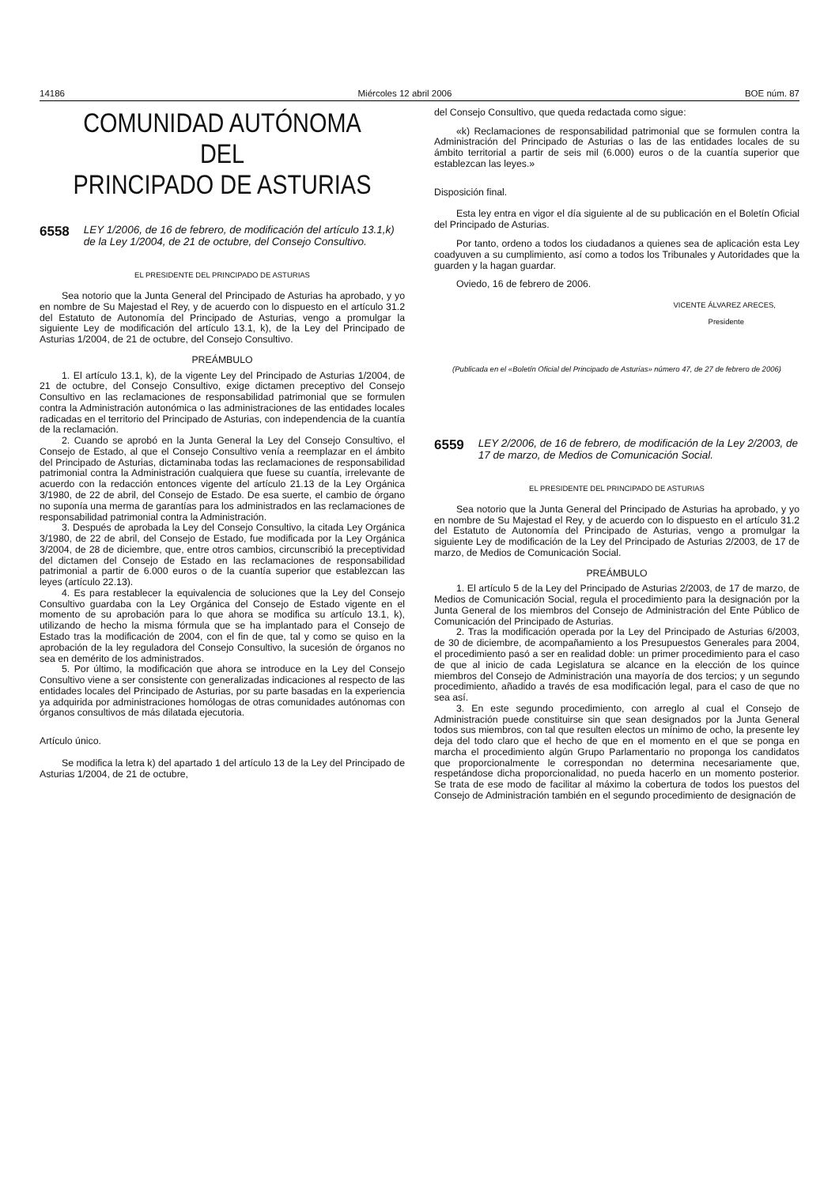14186 Miércoles 12 abril 2006 BOE núm. 87
COMUNIDAD AUTÓNOMA DEL
PRINCIPADO DE ASTURIAS
6558 LEY 1/2006, de 16 de febrero, de modificación del artículo 13.1,k) de la Ley 1/2004, de 21 de octubre, del Consejo Consultivo.
EL PRESIDENTE DEL PRINCIPADO DE ASTURIAS
Sea notorio que la Junta General del Principado de Asturias ha aprobado, y yo en nombre de Su Majestad el Rey, y de acuerdo con lo dispuesto en el artículo 31.2 del Estatuto de Autonomía del Principado de Asturias, vengo a promulgar la siguiente Ley de modificación del artículo 13.1, k), de la Ley del Principado de Asturias 1/2004, de 21 de octubre, del Consejo Consultivo.
PREÁMBULO
1. El artículo 13.1, k), de la vigente Ley del Principado de Asturias 1/2004, de 21 de octubre, del Consejo Consultivo, exige dictamen preceptivo del Consejo Consultivo en las reclamaciones de responsabilidad patrimonial que se formulen contra la Administración autonómica o las administraciones de las entidades locales radicadas en el territorio del Principado de Asturias, con independencia de la cuantía de la reclamación.
2. Cuando se aprobó en la Junta General la Ley del Consejo Consultivo, el Consejo de Estado, al que el Consejo Consultivo venía a reemplazar en el ámbito del Principado de Asturias, dictaminaba todas las reclamaciones de responsabilidad patrimonial contra la Administración cualquiera que fuese su cuantía, irrelevante de acuerdo con la redacción entonces vigente del artículo 21.13 de la Ley Orgánica 3/1980, de 22 de abril, del Consejo de Estado. De esa suerte, el cambio de órgano no suponía una merma de garantías para los administrados en las reclamaciones de responsabilidad patrimonial contra la Administración.
3. Después de aprobada la Ley del Consejo Consultivo, la citada Ley Orgánica 3/1980, de 22 de abril, del Consejo de Estado, fue modificada por la Ley Orgánica 3/2004, de 28 de diciembre, que, entre otros cambios, circunscribió la preceptividad del dictamen del Consejo de Estado en las reclamaciones de responsabilidad patrimonial a partir de 6.000 euros o de la cuantía superior que establezcan las leyes (artículo 22.13).
4. Es para restablecer la equivalencia de soluciones que la Ley del Consejo Consultivo guardaba con la Ley Orgánica del Consejo de Estado vigente en el momento de su aprobación para lo que ahora se modifica su artículo 13.1, k), utilizando de hecho la misma fórmula que se ha implantado para el Consejo de Estado tras la modificación de 2004, con el fin de que, tal y como se quiso en la aprobación de la ley reguladora del Consejo Consultivo, la sucesión de órganos no sea en demérito de los administrados.
5. Por último, la modificación que ahora se introduce en la Ley del Consejo Consultivo viene a ser consistente con generalizadas indicaciones al respecto de las entidades locales del Principado de Asturias, por su parte basadas en la experiencia ya adquirida por administraciones homólogas de otras comunidades autónomas con órganos consultivos de más dilatada ejecutoria.
Artículo único.
Se modifica la letra k) del apartado 1 del artículo 13 de la Ley del Principado de Asturias 1/2004, de 21 de octubre,
del Consejo Consultivo, que queda redactada como sigue:
«k) Reclamaciones de responsabilidad patrimonial que se formulen contra la Administración del Principado de Asturias o las de las entidades locales de su ámbito territorial a partir de seis mil (6.000) euros o de la cuantía superior que establezcan las leyes.»
Disposición final.
Esta ley entra en vigor el día siguiente al de su publicación en el Boletín Oficial del Principado de Asturias.
Por tanto, ordeno a todos los ciudadanos a quienes sea de aplicación esta Ley coadyuven a su cumplimiento, así como a todos los Tribunales y Autoridades que la guarden y la hagan guardar.
Oviedo, 16 de febrero de 2006.
VICENTE ÁLVAREZ ARECES,
Presidente
(Publicada en el «Boletín Oficial del Principado de Asturias» número 47, de 27 de febrero de 2006)
6559 LEY 2/2006, de 16 de febrero, de modificación de la Ley 2/2003, de 17 de marzo, de Medios de Comunicación Social.
EL PRESIDENTE DEL PRINCIPADO DE ASTURIAS
Sea notorio que la Junta General del Principado de Asturias ha aprobado, y yo en nombre de Su Majestad el Rey, y de acuerdo con lo dispuesto en el artículo 31.2 del Estatuto de Autonomía del Principado de Asturias, vengo a promulgar la siguiente Ley de modificación de la Ley del Principado de Asturias 2/2003, de 17 de marzo, de Medios de Comunicación Social.
PREÁMBULO
1. El artículo 5 de la Ley del Principado de Asturias 2/2003, de 17 de marzo, de Medios de Comunicación Social, regula el procedimiento para la designación por la Junta General de los miembros del Consejo de Administración del Ente Público de Comunicación del Principado de Asturias.
2. Tras la modificación operada por la Ley del Principado de Asturias 6/2003, de 30 de diciembre, de acompañamiento a los Presupuestos Generales para 2004, el procedimiento pasó a ser en realidad doble: un primer procedimiento para el caso de que al inicio de cada Legislatura se alcance en la elección de los quince miembros del Consejo de Administración una mayoría de dos tercios; y un segundo procedimiento, añadido a través de esa modificación legal, para el caso de que no sea así.
3. En este segundo procedimiento, con arreglo al cual el Consejo de Administración puede constituirse sin que sean designados por la Junta General todos sus miembros, con tal que resulten electos un mínimo de ocho, la presente ley deja del todo claro que el hecho de que en el momento en el que se ponga en marcha el procedimiento algún Grupo Parlamentario no proponga los candidatos que proporcionalmente le correspondan no determina necesariamente que, respetándose dicha proporcionalidad, no pueda hacerlo en un momento posterior. Se trata de ese modo de facilitar al máximo la cobertura de todos los puestos del Consejo de Administración también en el segundo procedimiento de designación de